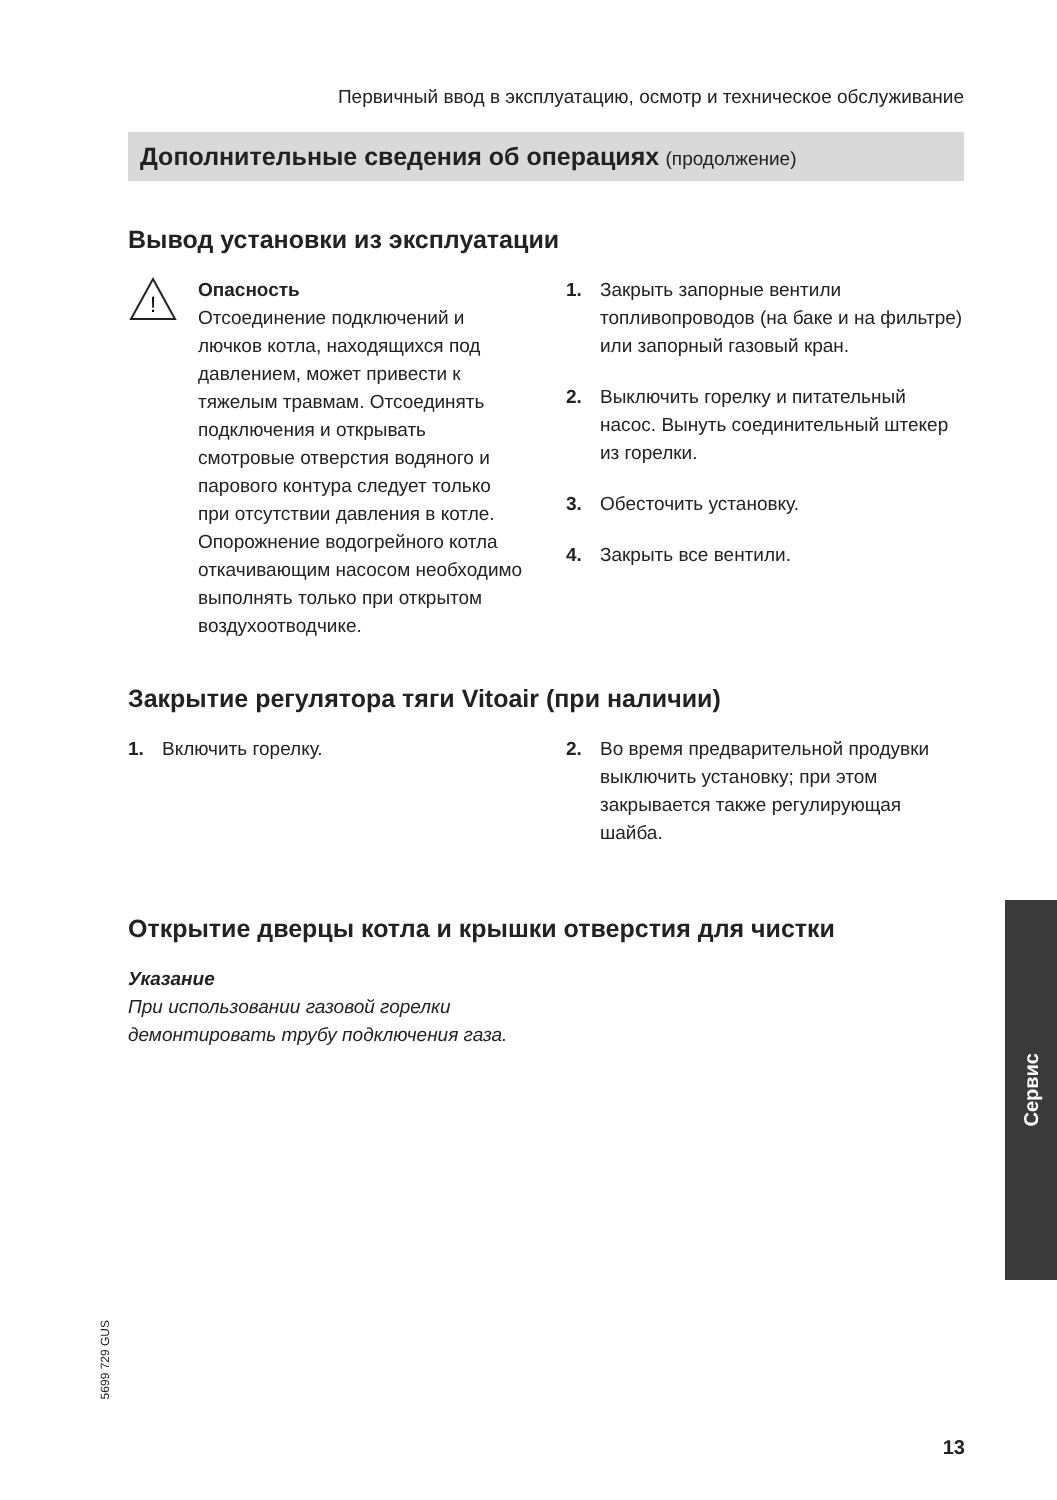Первичный ввод в эксплуатацию, осмотр и техническое обслуживание
Дополнительные сведения об операциях (продолжение)
Вывод установки из эксплуатации
!
Опасность
Отсоединение подключений и лючков котла, находящихся под давлением, может привести к тяжелым травмам. Отсоединять подключения и открывать смотровые отверстия водяного и парового контура следует только при отсутствии давления в котле. Опорожнение водогрейного котла откачивающим насосом необходимо выполнять только при открытом воздухоотводчике.
1. Закрыть запорные вентили топливопроводов (на баке и на фильтре) или запорный газовый кран.
2. Выключить горелку и питательный насос. Вынуть соединительный штекер из горелки.
3. Обесточить установку.
4. Закрыть все вентили.
Закрытие регулятора тяги Vitoair (при наличии)
1. Включить горелку. 2. Во время предварительной продувки выключить установку; при этом закрывается также регулирующая шайба.
Открытие дверцы котла и крышки отверстия для чистки
Указание
При использовании газовой горелки демонтировать трубу подключения газа.
Сервис
5699 729 GUS
13